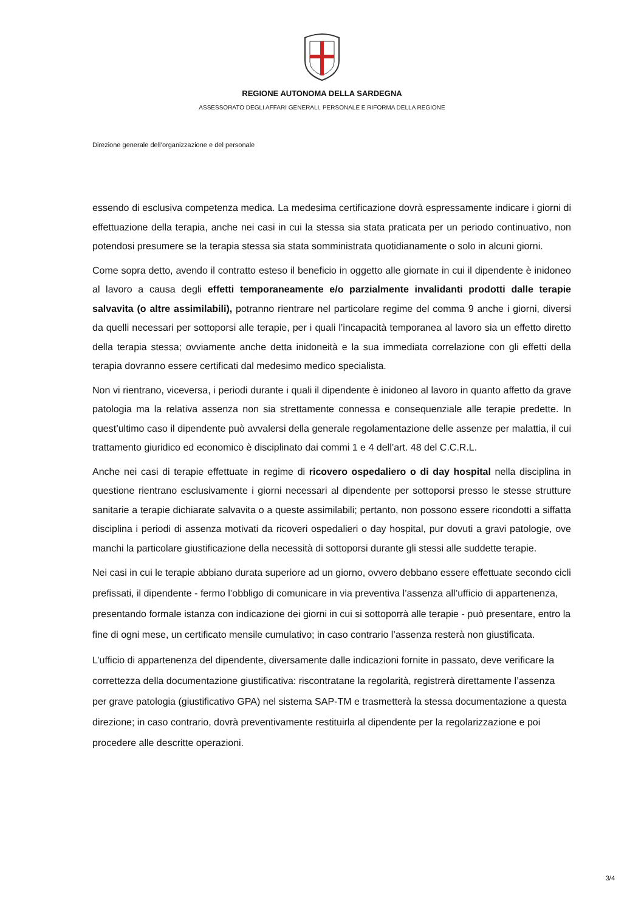REGIONE AUTONOMA DELLA SARDEGNA
ASSESSORATO DEGLI AFFARI GENERALI, PERSONALE E RIFORMA DELLA REGIONE
Direzione generale dell’organizzazione e del personale
essendo di esclusiva competenza medica. La medesima certificazione dovrà espressamente indicare i giorni di effettuazione della terapia, anche nei casi in cui la stessa sia stata praticata per un periodo continuativo, non potendosi presumere se la terapia stessa sia stata somministrata quotidianamente o solo in alcuni giorni.
Come sopra detto, avendo il contratto esteso il beneficio in oggetto alle giornate in cui il dipendente è inidoneo al lavoro a causa degli effetti temporaneamente e/o parzialmente invalidanti prodotti dalle terapie salvavita (o altre assimilabili), potranno rientrare nel particolare regime del comma 9 anche i giorni, diversi da quelli necessari per sottoporsi alle terapie, per i quali l’incapacità temporanea al lavoro sia un effetto diretto della terapia stessa; ovviamente anche detta inidoneità e la sua immediata correlazione con gli effetti della terapia dovranno essere certificati dal medesimo medico specialista.
Non vi rientrano, viceversa, i periodi durante i quali il dipendente è inidoneo al lavoro in quanto affetto da grave patologia ma la relativa assenza non sia strettamente connessa e consequenziale alle terapie predette. In quest’ultimo caso il dipendente può avvalersi della generale regolamentazione delle assenze per malattia, il cui trattamento giuridico ed economico è disciplinato dai commi 1 e 4 dell’art. 48 del C.C.R.L.
Anche nei casi di terapie effettuate in regime di ricovero ospedaliero o di day hospital nella disciplina in questione rientrano esclusivamente i giorni necessari al dipendente per sottoporsi presso le stesse strutture sanitarie a terapie dichiarate salvavita o a queste assimilabili; pertanto, non possono essere ricondotti a siffatta disciplina i periodi di assenza motivati da ricoveri ospedalieri o day hospital, pur dovuti a gravi patologie, ove manchi la particolare giustificazione della necessità di sottoporsi durante gli stessi alle suddette terapie.
Nei casi in cui le terapie abbiano durata superiore ad un giorno, ovvero debbano essere effettuate secondo cicli prefissati, il dipendente - fermo l’obbligo di comunicare in via preventiva l’assenza all’ufficio di appartenenza, presentando formale istanza con indicazione dei giorni in cui si sottoporrà alle terapie - può presentare, entro la fine di ogni mese, un certificato mensile cumulativo; in caso contrario l’assenza resterà non giustificata.
L’ufficio di appartenenza del dipendente, diversamente dalle indicazioni fornite in passato, deve verificare la correttezza della documentazione giustificativa: riscontratane la regolarità, registrerà direttamente l’assenza per grave patologia (giustificativo GPA) nel sistema SAP-TM e trasmetterà la stessa documentazione a questa direzione; in caso contrario, dovrà preventivamente restituirla al dipendente per la regolarizzazione e poi procedere alle descritte operazioni.
3/4